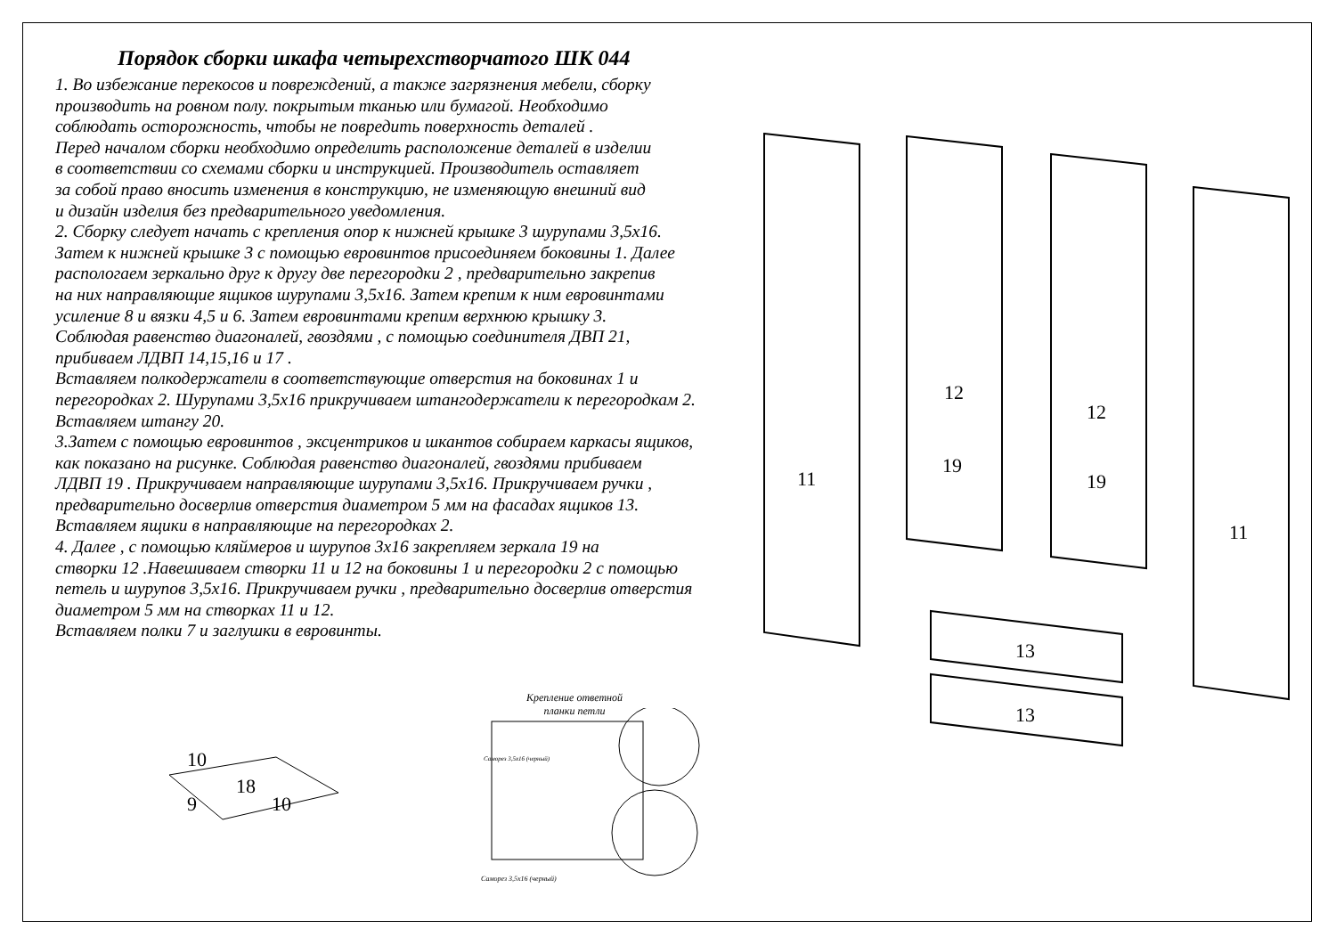Порядок сборки шкафа четырехстворчатого ШК 044
1. Во избежание перекосов и повреждений, а также загрязнения мебели, сборку
производить на ровном полу. покрытым тканью или бумагой. Необходимо
соблюдать осторожность, чтобы не повредить поверхность деталей .
Перед началом сборки необходимо определить расположение деталей в изделии
в соответствии со схемами сборки и инструкцией. Производитель оставляет
за собой право вносить изменения в конструкцию, не изменяющую внешний вид
и дизайн изделия без предварительного уведомления.
2. Сборку следует начать с крепления опор к нижней крышке 3 шурупами 3,5х16.
Затем к нижней крышке 3 с помощью евровинтов присоединяем боковины 1. Далее
распологаем зеркально друг к другу две перегородки 2 , предварительно закрепив
на них направляющие ящиков шурупами 3,5х16. Затем крепим к ним евровинтами
усиление 8 и вязки 4,5 и 6. Затем евровинтами крепим верхнюю крышку 3.
Соблюдая равенство диагоналей, гвоздями , с помощью соединителя ДВП 21,
прибиваем ЛДВП 14,15,16 и 17 .
Вставляем полкодержатели в соответствующие отверстия на боковинах 1 и
перегородках 2. Шурупами 3,5х16 прикручиваем штангодержатели к перегородкам 2.
Вставляем штангу 20.
3.Затем с помощью евровинтов , эксцентриков и шкантов собираем каркасы ящиков,
как показано на рисунке. Соблюдая равенство диагоналей, гвоздями прибиваем
ЛДВП 19 . Прикручиваем направляющие шурупами 3,5х16. Прикручиваем ручки ,
предварительно досверлив отверстия диаметром 5 мм на фасадах ящиков 13.
Вставляем ящики в направляющие на перегородках 2.
4. Далее , с помощью кляймеров и шурупов 3х16 закрепляем зеркала 19 на
створки 12 .Навешиваем створки 11 и 12 на боковины 1 и перегородки 2 с помощью
петель и шурупов 3,5х16. Прикручиваем ручки , предварительно досверлив отверстия
диаметром 5 мм на створках 11 и 12.
Вставляем полки 7 и заглушки в евровинты.
11
19
19
11
12
12
13
13
10
18
9
10
Крепление ответной
планки петли
Саморез 3,5х16 (черный)
Саморез 3,5х16 (черный)